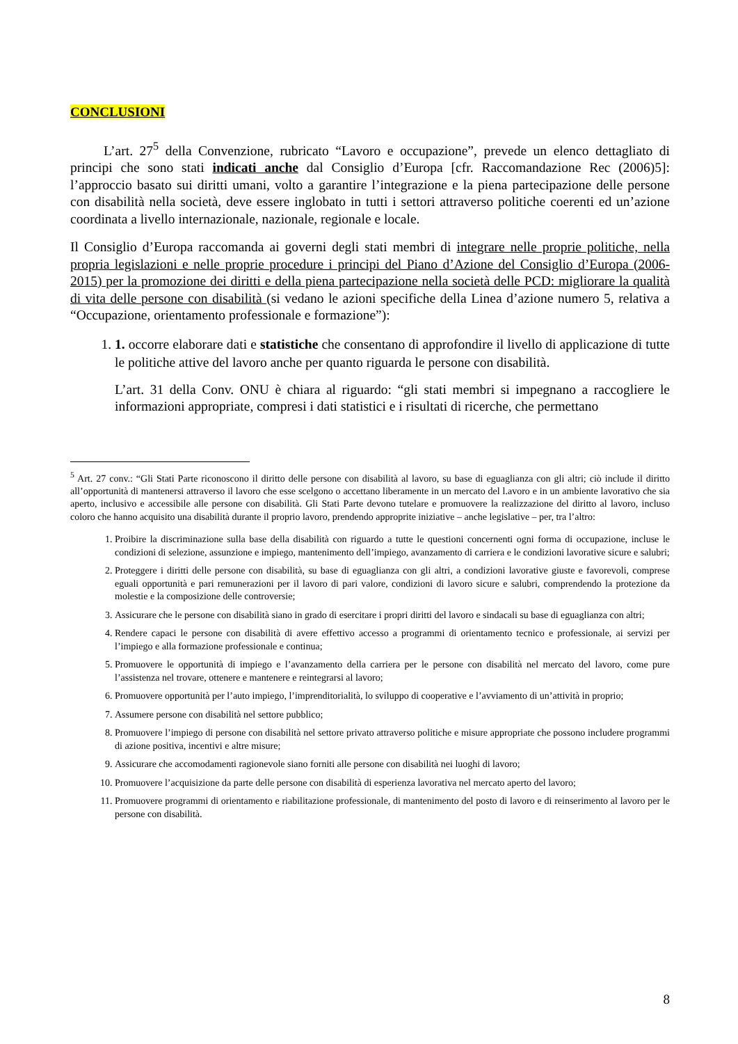CONCLUSIONI
L’art. 27<sup>5</sup> della Convenzione, rubricato “Lavoro e occupazione”, prevede un elenco dettagliato di principi che sono stati indicati anche dal Consiglio d’Europa [cfr. Raccomandazione Rec (2006)5]: l’approccio basato sui diritti umani, volto a garantire l’integrazione e la piena partecipazione delle persone con disabilità nella società, deve essere inglobato in tutti i settori attraverso politiche coerenti ed un’azione coordinata a livello internazionale, nazionale, regionale e locale.
Il Consiglio d’Europa raccomanda ai governi degli stati membri di integrare nelle proprie politiche, nella propria legislazioni e nelle proprie procedure i principi del Piano d’Azione del Consiglio d’Europa (2006-2015) per la promozione dei diritti e della piena partecipazione nella società delle PCD: migliorare la qualità di vita delle persone con disabilità (si vedano le azioni specifiche della Linea d’azione numero 5, relativa a “Occupazione, orientamento professionale e formazione”):
1. 1. occorre elaborare dati e statistiche che consentano di approfondire il livello di applicazione di tutte le politiche attive del lavoro anche per quanto riguarda le persone con disabilità.
L’art. 31 della Conv. ONU è chiara al riguardo: “gli stati membri si impegnano a raccogliere le informazioni appropriate, compresi i dati statistici e i risultati di ricerche, che permettano
<sup>5</sup> Art. 27 conv.: “Gli Stati Parte riconoscono il diritto delle persone con disabilità al lavoro, su base di eguaglianza con gli altri; ciò include il diritto all’opportunità di mantenersi attraverso il lavoro che esse scelgono o accettano liberamente in un mercato del l.avoro e in un ambiente lavorativo che sia aperto, inclusivo e accessibile alle persone con disabilità. Gli Stati Parte devono tutelare e promuovere la realizzazione del diritto al lavoro, incluso coloro che hanno acquisito una disabilità durante il proprio lavoro, prendendo approprite iniziative – anche legislative – per, tra l’altro:
1. Proibire la discriminazione sulla base della disabilità con riguardo a tutte le questioni concernenti ogni forma di occupazione, incluse le condizioni di selezione, assunzione e impiego, mantenimento dell’impiego, avanzamento di carriera e le condizioni lavorative sicure e salubri;
2. Proteggere i diritti delle persone con disabilità, su base di eguaglianza con gli altri, a condizioni lavorative giuste e favorevoli, comprese eguali opportunità e pari remunerazioni per il lavoro di pari valore, condizioni di lavoro sicure e salubri, comprendendo la protezione da molestie e la composizione delle controversie;
3. Assicurare che le persone con disabilità siano in grado di esercitare i propri diritti del lavoro e sindacali su base di eguaglianza con altri;
4. Rendere capaci le persone con disabilità di avere effettivo accesso a programmi di orientamento tecnico e professionale, ai servizi per l’impiego e alla formazione professionale e continua;
5. Promuovere le opportunità di impiego e l’avanzamento della carriera per le persone con disabilità nel mercato del lavoro, come pure l’assistenza nel trovare, ottenere e mantenere e reintegrarsi al lavoro;
6. Promuovere opportunità per l’auto impiego, l’imprenditorialità, lo sviluppo di cooperative e l’avviamento di un’attività in proprio;
7. Assumere persone con disabilità nel settore pubblico;
8. Promuovere l’impiego di persone con disabilità nel settore privato attraverso politiche e misure appropriate che possono includere programmi di azione positiva, incentivi e altre misure;
9. Assicurare che accomodamenti ragionevole siano forniti alle persone con disabilità nei luoghi di lavoro;
10. Promuovere l’acquisizione da parte delle persone con disabilità di esperienza lavorativa nel mercato aperto del lavoro;
11. Promuovere programmi di orientamento e riabilitazione professionale, di mantenimento del posto di lavoro e di reinserimento al lavoro per le persone con disabilità.
8